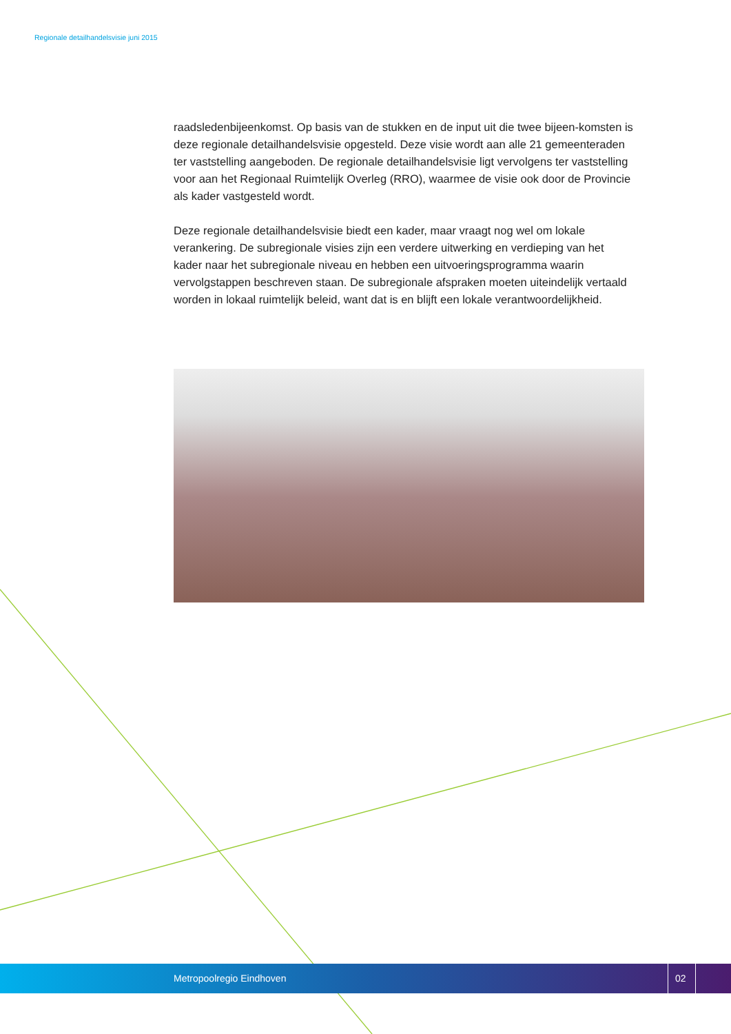Regionale detailhandelsvisie juni 2015
raadsledenbijeenkomst. Op basis van de stukken en de input uit die twee bijeen-komsten is deze regionale detailhandelsvisie opgesteld. Deze visie wordt aan alle 21 gemeenteraden ter vaststelling aangeboden. De regionale detailhandelsvisie ligt vervolgens ter vaststelling voor aan het Regionaal Ruimtelijk Overleg (RRO), waarmee de visie ook door de Provincie als kader vastgesteld wordt.
Deze regionale detailhandelsvisie biedt een kader, maar vraagt nog wel om lokale verankering. De subregionale visies zijn een verdere uitwerking en verdieping van het kader naar het subregionale niveau en hebben een uitvoeringsprogramma waarin vervolgstappen beschreven staan. De subregionale afspraken moeten uiteindelijk vertaald worden in lokaal ruimtelijk beleid, want dat is en blijft een lokale verantwoordelijkheid.
Metropoolregio Eindhoven 02